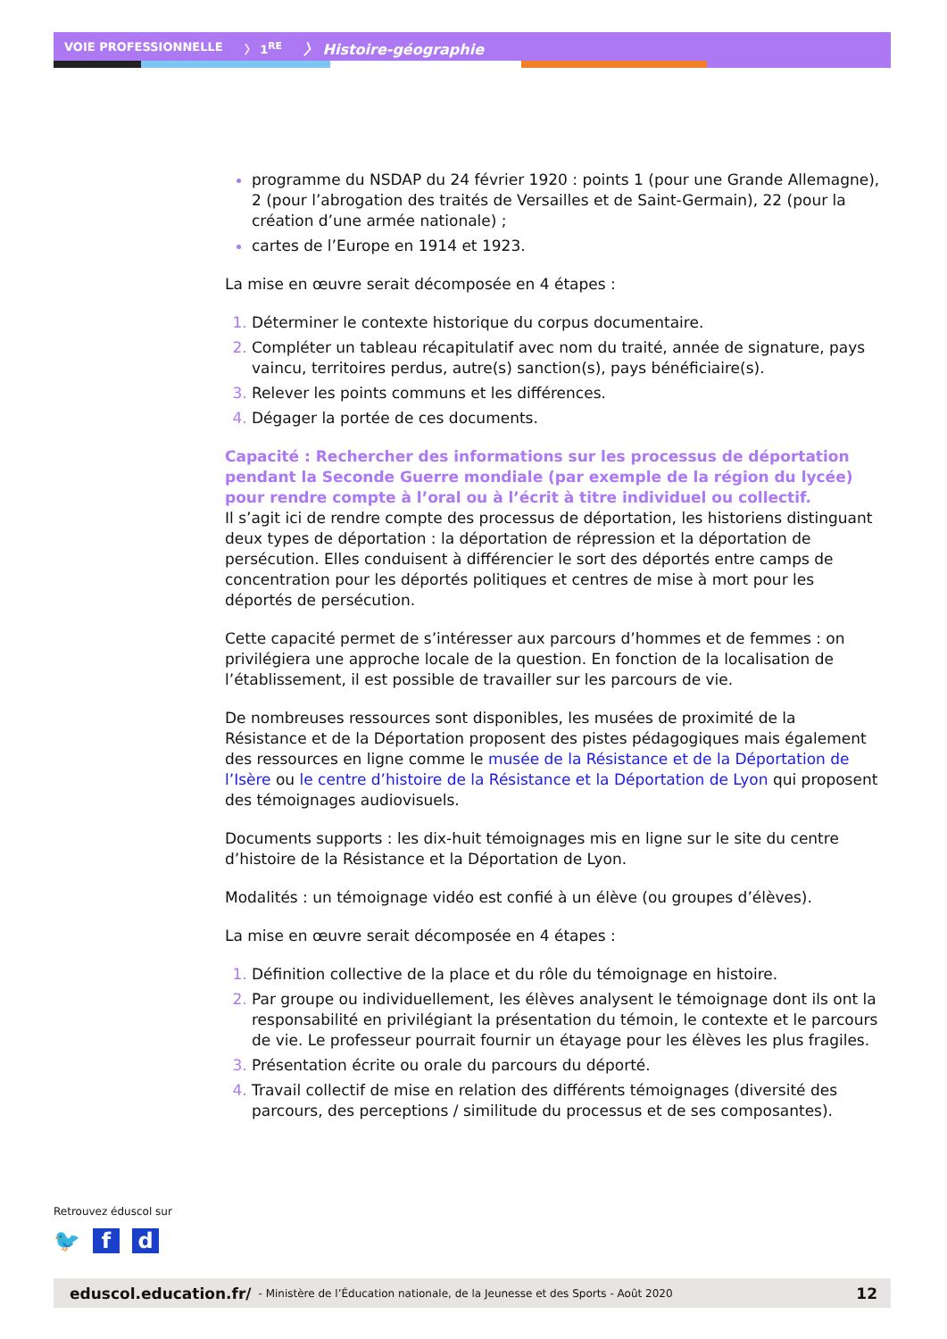VOIE PROFESSIONNELLE 〉 1<sup>RE</sup> 〉 Histoire-géographie
programme du NSDAP du 24 février 1920 : points 1 (pour une Grande Allemagne), 2 (pour l’abrogation des traités de Versailles et de Saint-Germain), 22 (pour la création d’une armée nationale) ;
cartes de l’Europe en 1914 et 1923.
La mise en œuvre serait décomposée en 4 étapes :
Déterminer le contexte historique du corpus documentaire.
Compléter un tableau récapitulatif avec nom du traité, année de signature, pays vaincu, territoires perdus, autre(s) sanction(s), pays bénéficiaire(s).
Relever les points communs et les différences.
Dégager la portée de ces documents.
Capacité : Rechercher des informations sur les processus de déportation pendant la Seconde Guerre mondiale (par exemple de la région du lycée) pour rendre compte à l’oral ou à l’écrit à titre individuel ou collectif.
Il s’agit ici de rendre compte des processus de déportation, les historiens distinguant deux types de déportation : la déportation de répression et la déportation de persécution. Elles conduisent à différencier le sort des déportés entre camps de concentration pour les déportés politiques et centres de mise à mort pour les déportés de persécution.
Cette capacité permet de s’intéresser aux parcours d’hommes et de femmes : on privilégiera une approche locale de la question. En fonction de la localisation de l’établissement, il est possible de travailler sur les parcours de vie.
De nombreuses ressources sont disponibles, les musées de proximité de la Résistance et de la Déportation proposent des pistes pédagogiques mais également des ressources en ligne comme le musée de la Résistance et de la Déportation de l’Isère ou le centre d’histoire de la Résistance et la Déportation de Lyon qui proposent des témoignages audiovisuels.
Documents supports : les dix-huit témoignages mis en ligne sur le site du centre d’histoire de la Résistance et la Déportation de Lyon.
Modalités : un témoignage vidéo est confié à un élève (ou groupes d’élèves).
La mise en œuvre serait décomposée en 4 étapes :
Définition collective de la place et du rôle du témoignage en histoire.
Par groupe ou individuellement, les élèves analysent le témoignage dont ils ont la responsabilité en privilégiant la présentation du témoin, le contexte et le parcours de vie. Le professeur pourrait fournir un étayage pour les élèves les plus fragiles.
Présentation écrite ou orale du parcours du déporté.
Travail collectif de mise en relation des différents témoignages (diversité des parcours, des perceptions / similitude du processus et de ses composantes).
Retrouvez éduscol sur
🐦 f d
eduscol.education.fr/ - Ministère de l’Éducation nationale, de la Jeunesse et des Sports - Août 2020 12